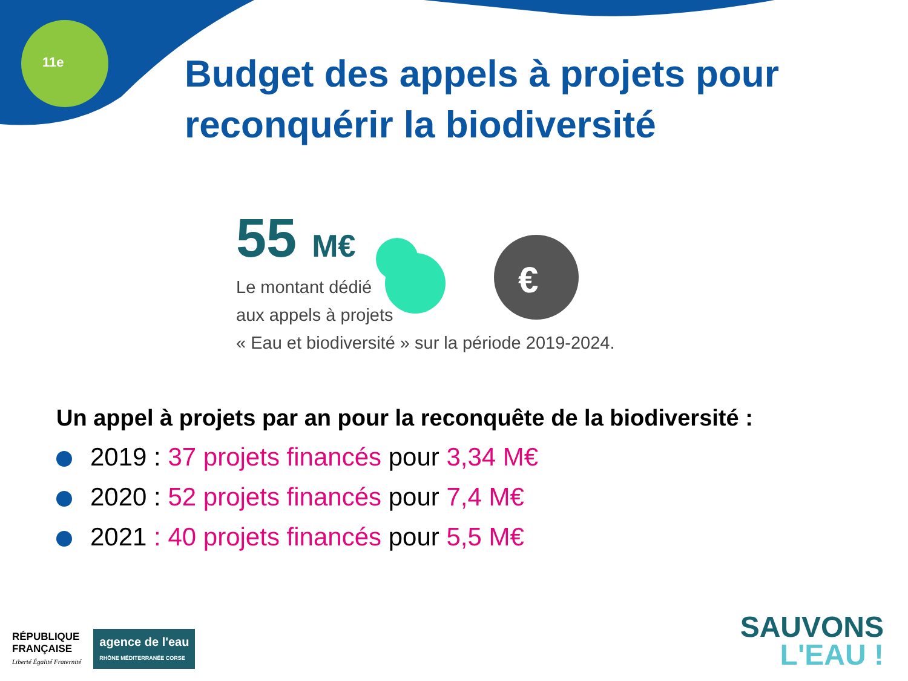11e
Budget des appels à projets pour reconquérir la biodiversité
55 M€
Le montant dédié
aux appels à projets
« Eau et biodiversité » sur la période 2019-2024.
€
Un appel à projets par an pour la reconquête de la biodiversité :
2019 : 37 projets financés pour 3,34 M€
2020 : 52 projets financés pour 7,4 M€
2021 : 40 projets financés pour 5,5 M€
RÉPUBLIQUE
FRANÇAISE
Liberté Égalité Fraternité
agence de l'eau
RHÔNE MÉDITERRANÉE CORSE
SAUVONS
L'EAU !